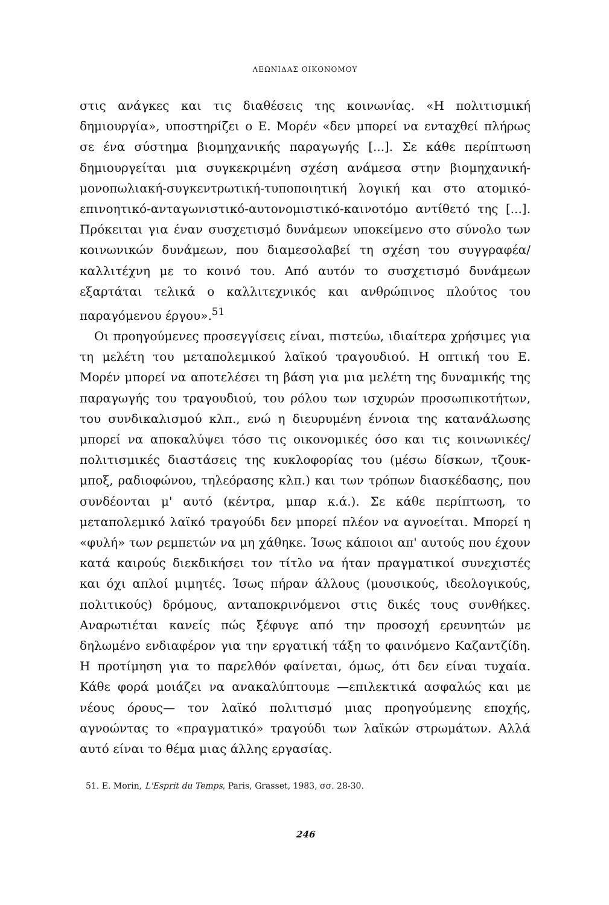ΛΕΩΝΙΔΑΣ ΟΙΚΟΝΟΜΟΥ
στις ανάγκες και τις διαθέσεις της κοινωνίας. «Η πολιτισμική δημιουργία», υποστηρίζει ο Ε. Μορέν «δεν μπορεί να ενταχθεί πλήρως σε ένα σύστημα βιομηχανικής παραγωγής [...]. Σε κάθε περίπτωση δημιουργείται μια συγκεκριμένη σχέση ανάμεσα στην βιομηχανική-μονοπωλιακή-συγκεντρωτική-τυποποιητική λογική και στο ατομικό-επινοητικό-ανταγωνιστικό-αυτονομιστικό-καινοτόμο αντίθετό της [...]. Πρόκειται για έναν συσχετισμό δυνάμεων υποκείμενο στο σύνολο των κοινωνικών δυνάμεων, που διαμεσολαβεί τη σχέση του συγγραφέα/καλλιτέχνη με το κοινό του. Από αυτόν το συσχετισμό δυνάμεων εξαρτάται τελικά ο καλλιτεχνικός και ανθρώπινος πλούτος του παραγόμενου έργου».<sup>51</sup>
Οι προηγούμενες προσεγγίσεις είναι, πιστεύω, ιδιαίτερα χρήσιμες για τη μελέτη του μεταπολεμικού λαϊκού τραγουδιού. Η οπτική του Ε. Μορέν μπορεί να αποτελέσει τη βάση για μια μελέτη της δυναμικής της παραγωγής του τραγουδιού, του ρόλου των ισχυρών προσωπικοτήτων, του συνδικαλισμού κλπ., ενώ η διευρυμένη έννοια της κατανάλωσης μπορεί να αποκαλύψει τόσο τις οικονομικές όσο και τις κοινωνικές/πολιτισμικές διαστάσεις της κυκλοφορίας του (μέσω δίσκων, τζουκ-μποξ, ραδιοφώνου, τηλεόρασης κλπ.) και των τρόπων διασκέδασης, που συνδέονται μ' αυτό (κέντρα, μπαρ κ.ά.). Σε κάθε περίπτωση, το μεταπολεμικό λαϊκό τραγούδι δεν μπορεί πλέον να αγνοείται. Μπορεί η «φυλή» των ρεμπετών να μη χάθηκε. Ίσως κάποιοι απ' αυτούς που έχουν κατά καιρούς διεκδικήσει τον τίτλο να ήταν πραγματικοί συνεχιστές και όχι απλοί μιμητές. Ίσως πήραν άλλους (μουσικούς, ιδεολογικούς, πολιτικούς) δρόμους, ανταποκρινόμενοι στις δικές τους συνθήκες. Αναρωτιέται κανείς πώς ξέφυγε από την προσοχή ερευνητών με δηλωμένο ενδιαφέρον για την εργατική τάξη το φαινόμενο Καζαντζίδη. Η προτίμηση για το παρελθόν φαίνεται, όμως, ότι δεν είναι τυχαία. Κάθε φορά μοιάζει να ανακαλύπτουμε —επιλεκτικά ασφαλώς και με νέους όρους— τον λαϊκό πολιτισμό μιας προηγούμενης εποχής, αγνοώντας το «πραγματικό» τραγούδι των λαϊκών στρωμάτων. Αλλά αυτό είναι το θέμα μιας άλλης εργασίας.
51. E. Morin, L'Esprit du Temps, Paris, Grasset, 1983, σσ. 28-30.
246